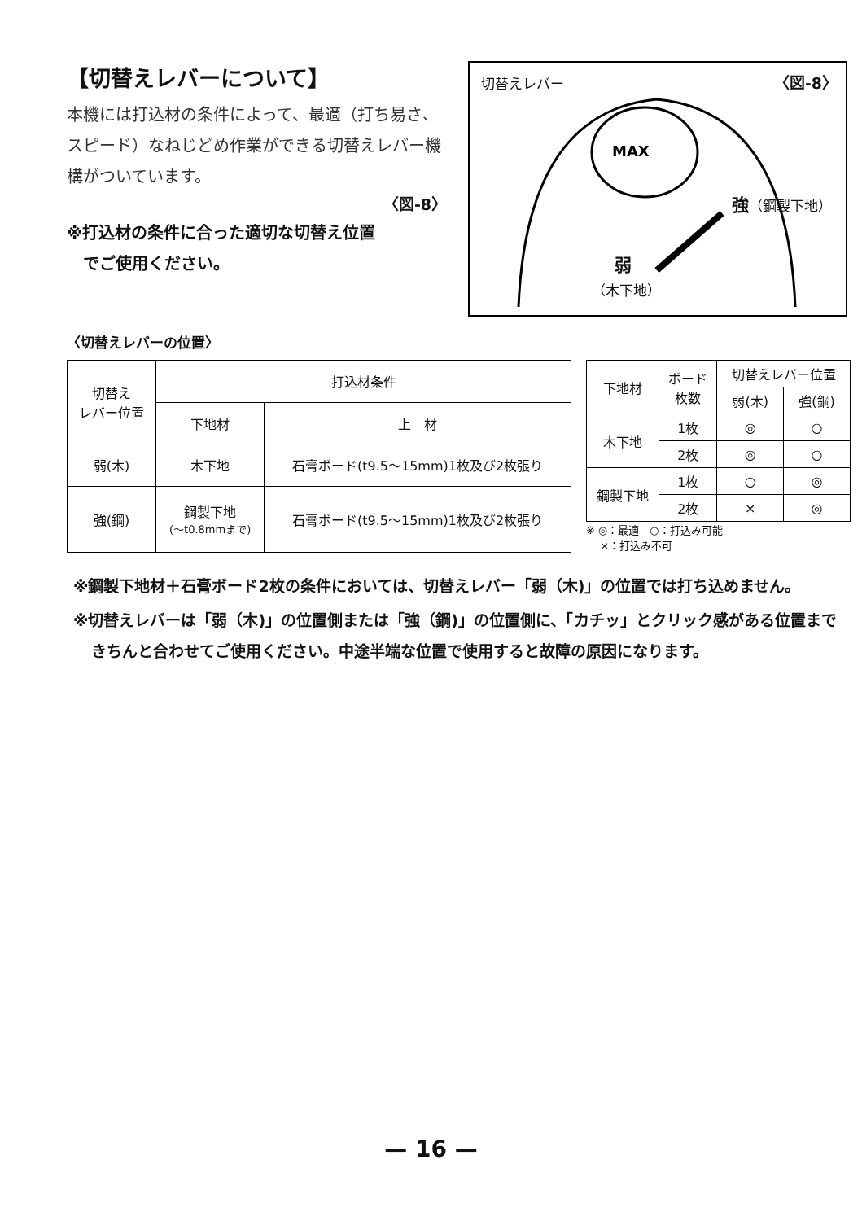【切替えレバーについて】
本機には打込材の条件によって、最適（打ち易さ、スピード）なねじどめ作業ができる切替えレバー機構がついています。
〈図-8〉
※打込材の条件に合った適切な切替え位置
　でご使用ください。
切替えレバー 〈図-8〉
MAX
強（鋼製下地）
弱
（木下地）
〈切替えレバーの位置〉
| 切替え レバー位置 | 打込材条件 | |
| | 下地材 | 上 材 |
| 弱(木) | 木下地 | 石膏ボード(t9.5〜15mm)1枚及び2枚張り |
| 強(鋼) | 鋼製下地 (〜t0.8mmまで) | 石膏ボード(t9.5〜15mm)1枚及び2枚張り |
| 下地材 | ボード 枚数 | 切替えレバー位置 | |
| | | 弱(木) | 強(鋼) |
| 木下地 | 1枚 | ◎ | ○ |
| | 2枚 | ◎ | ○ |
| 鋼製下地 | 1枚 | ○ | ◎ |
| | 2枚 | × | ◎ |
※ ◎：最適　○：打込み可能
　 ×：打込み不可
※鋼製下地材＋石膏ボード2枚の条件においては、切替えレバー「弱（木)」の位置では打ち込めません。
※切替えレバーは「弱（木)」の位置側または「強（鋼)」の位置側に、「カチッ」とクリック感がある位置まできちんと合わせてご使用ください。中途半端な位置で使用すると故障の原因になります。
— 16 —